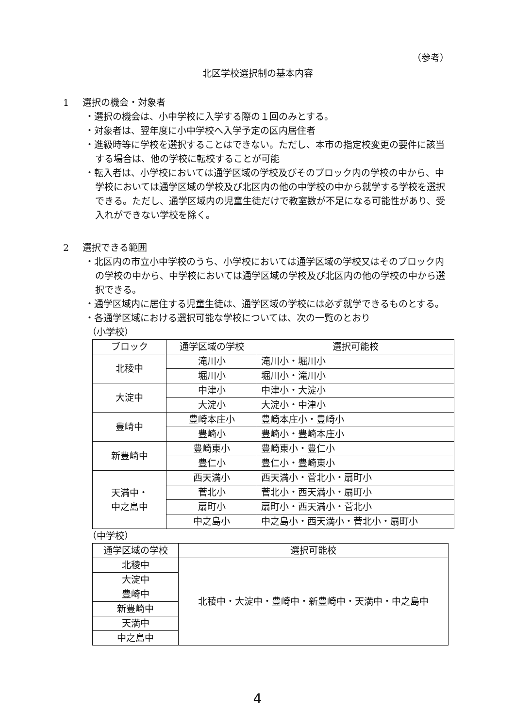（参考）
北区学校選択制の基本内容
1 選択の機会・対象者
・選択の機会は、小中学校に入学する際の１回のみとする。
・対象者は、翌年度に小中学校へ入学予定の区内居住者
・進級時等に学校を選択することはできない。ただし、本市の指定校変更の要件に該当する場合は、他の学校に転校することが可能
・転入者は、小学校においては通学区域の学校及びそのブロック内の学校の中から、中学校においては通学区域の学校及び北区内の他の中学校の中から就学する学校を選択できる。ただし、通学区域内の児童生徒だけで教室数が不足になる可能性があり、受入れができない学校を除く。
2 選択できる範囲
・北区内の市立小中学校のうち、小学校においては通学区域の学校又はそのブロック内の学校の中から、中学校においては通学区域の学校及び北区内の他の学校の中から選択できる。
・通学区域内に居住する児童生徒は、通学区域の学校には必ず就学できるものとする。
・各通学区域における選択可能な学校については、次の一覧のとおり
（小学校）
| ブロック | 通学区域の学校 | 選択可能校 |
| --- | --- | --- |
| 北稜中 | 滝川小 | 滝川小・堀川小 |
| | 堀川小 | 堀川小・滝川小 |
| 大淀中 | 中津小 | 中津小・大淀小 |
| | 大淀小 | 大淀小・中津小 |
| 豊崎中 | 豊崎本庄小 | 豊崎本庄小・豊崎小 |
| | 豊崎小 | 豊崎小・豊崎本庄小 |
| 新豊崎中 | 豊崎東小 | 豊崎東小・豊仁小 |
| | 豊仁小 | 豊仁小・豊崎東小 |
| 天満中・ 中之島中 | 西天満小 | 西天満小・菅北小・扇町小 |
| | 菅北小 | 菅北小・西天満小・扇町小 |
| | 扇町小 | 扇町小・西天満小・菅北小 |
| | 中之島小 | 中之島小・西天満小・菅北小・扇町小 |
（中学校）
| 通学区域の学校 | 選択可能校 |
| --- | --- |
| 北稜中 | 北稜中・大淀中・豊崎中・新豊崎中・天満中・中之島中 |
| 大淀中 | |
| 豊崎中 | |
| 新豊崎中 | |
| 天満中 | |
| 中之島中 | |
4